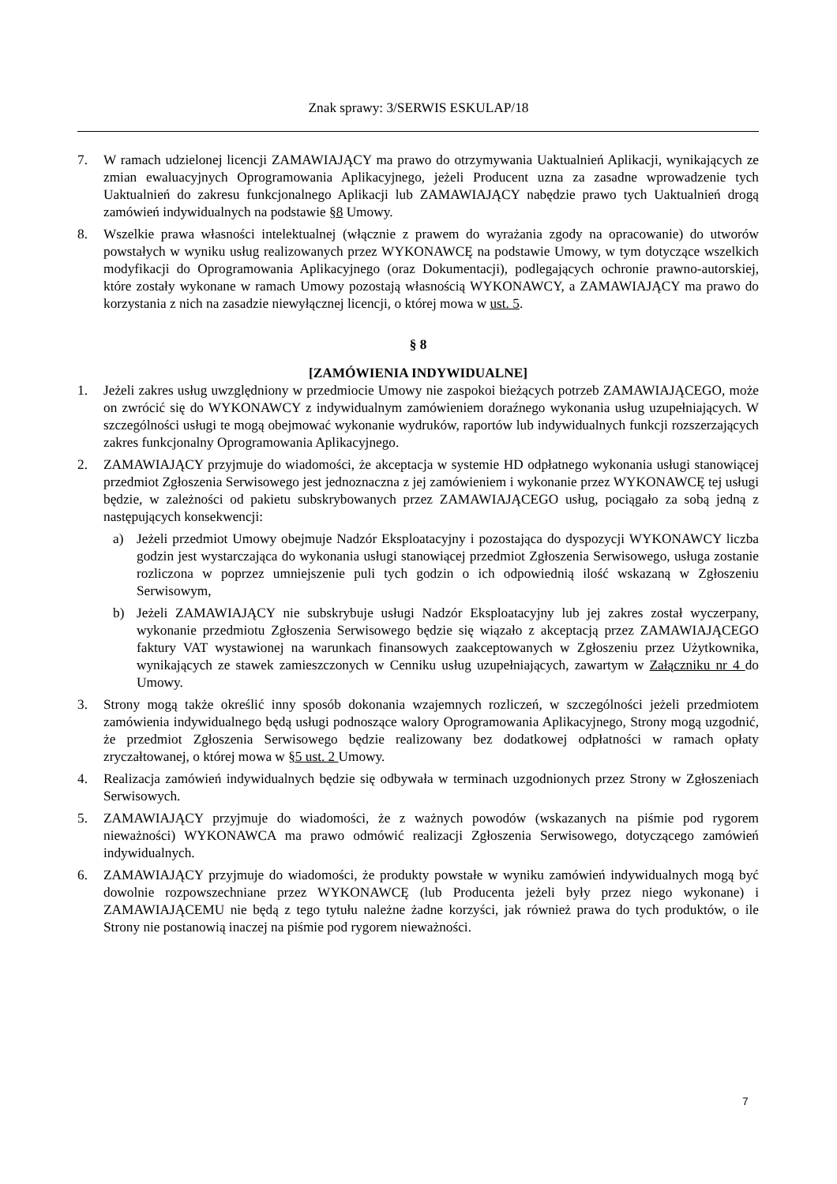Znak sprawy: 3/SERWIS ESKULAP/18
7. W ramach udzielonej licencji ZAMAWIAJĄCY ma prawo do otrzymywania Uaktualnień Aplikacji, wynikających ze zmian ewaluacyjnych Oprogramowania Aplikacyjnego, jeżeli Producent uzna za zasadne wprowadzenie tych Uaktualnień do zakresu funkcjonalnego Aplikacji lub ZAMAWIAJĄCY nabędzie prawo tych Uaktualnień drogą zamówień indywidualnych na podstawie §8 Umowy.
8. Wszelkie prawa własności intelektualnej (włącznie z prawem do wyrażania zgody na opracowanie) do utworów powstałych w wyniku usług realizowanych przez WYKONAWCĘ na podstawie Umowy, w tym dotyczące wszelkich modyfikacji do Oprogramowania Aplikacyjnego (oraz Dokumentacji), podlegających ochronie prawno-autorskiej, które zostały wykonane w ramach Umowy pozostają własnością WYKONAWCY, a ZAMAWIAJĄCY ma prawo do korzystania z nich na zasadzie niewyłącznej licencji, o której mowa w ust. 5.
§ 8
[ZAMÓWIENIA INDYWIDUALNE]
1. Jeżeli zakres usług uwzględniony w przedmiocie Umowy nie zaspokoi bieżących potrzeb ZAMAWIAJĄCEGO, może on zwrócić się do WYKONAWCY z indywidualnym zamówieniem doraźnego wykonania usług uzupełniających. W szczególności usługi te mogą obejmować wykonanie wydruków, raportów lub indywidualnych funkcji rozszerzających zakres funkcjonalny Oprogramowania Aplikacyjnego.
2. ZAMAWIAJĄCY przyjmuje do wiadomości, że akceptacja w systemie HD odpłatnego wykonania usługi stanowiącej przedmiot Zgłoszenia Serwisowego jest jednoznaczna z jej zamówieniem i wykonanie przez WYKONAWCĘ tej usługi będzie, w zależności od pakietu subskrybowanych przez ZAMAWIAJĄCEGO usług, pociągało za sobą jedną z następujących konsekwencji:
a) Jeżeli przedmiot Umowy obejmuje Nadzór Eksploatacyjny i pozostająca do dyspozycji WYKONAWCY liczba godzin jest wystarczająca do wykonania usługi stanowiącej przedmiot Zgłoszenia Serwisowego, usługa zostanie rozliczona w poprzez umniejszenie puli tych godzin o ich odpowiednią ilość wskazaną w Zgłoszeniu Serwisowym,
b) Jeżeli ZAMAWIAJĄCY nie subskrybuje usługi Nadzór Eksploatacyjny lub jej zakres został wyczerpany, wykonanie przedmiotu Zgłoszenia Serwisowego będzie się wiązało z akceptacją przez ZAMAWIAJĄCEGO faktury VAT wystawionej na warunkach finansowych zaakceptowanych w Zgłoszeniu przez Użytkownika, wynikających ze stawek zamieszczonych w Cenniku usług uzupełniających, zawartym w Załączniku nr 4 do Umowy.
3. Strony mogą także określić inny sposób dokonania wzajemnych rozliczeń, w szczególności jeżeli przedmiotem zamówienia indywidualnego będą usługi podnoszące walory Oprogramowania Aplikacyjnego, Strony mogą uzgodnić, że przedmiot Zgłoszenia Serwisowego będzie realizowany bez dodatkowej odpłatności w ramach opłaty zryczałtowanej, o której mowa w §5 ust. 2 Umowy.
4. Realizacja zamówień indywidualnych będzie się odbywała w terminach uzgodnionych przez Strony w Zgłoszeniach Serwisowych.
5. ZAMAWIAJĄCY przyjmuje do wiadomości, że z ważnych powodów (wskazanych na piśmie pod rygorem nieważności) WYKONAWCA ma prawo odmówić realizacji Zgłoszenia Serwisowego, dotyczącego zamówień indywidualnych.
6. ZAMAWIAJĄCY przyjmuje do wiadomości, że produkty powstałe w wyniku zamówień indywidualnych mogą być dowolnie rozpowszechniane przez WYKONAWCĘ (lub Producenta jeżeli były przez niego wykonane) i ZAMAWIAJĄCEMU nie będą z tego tytułu należne żadne korzyści, jak również prawa do tych produktów, o ile Strony nie postanowią inaczej na piśmie pod rygorem nieważności.
7